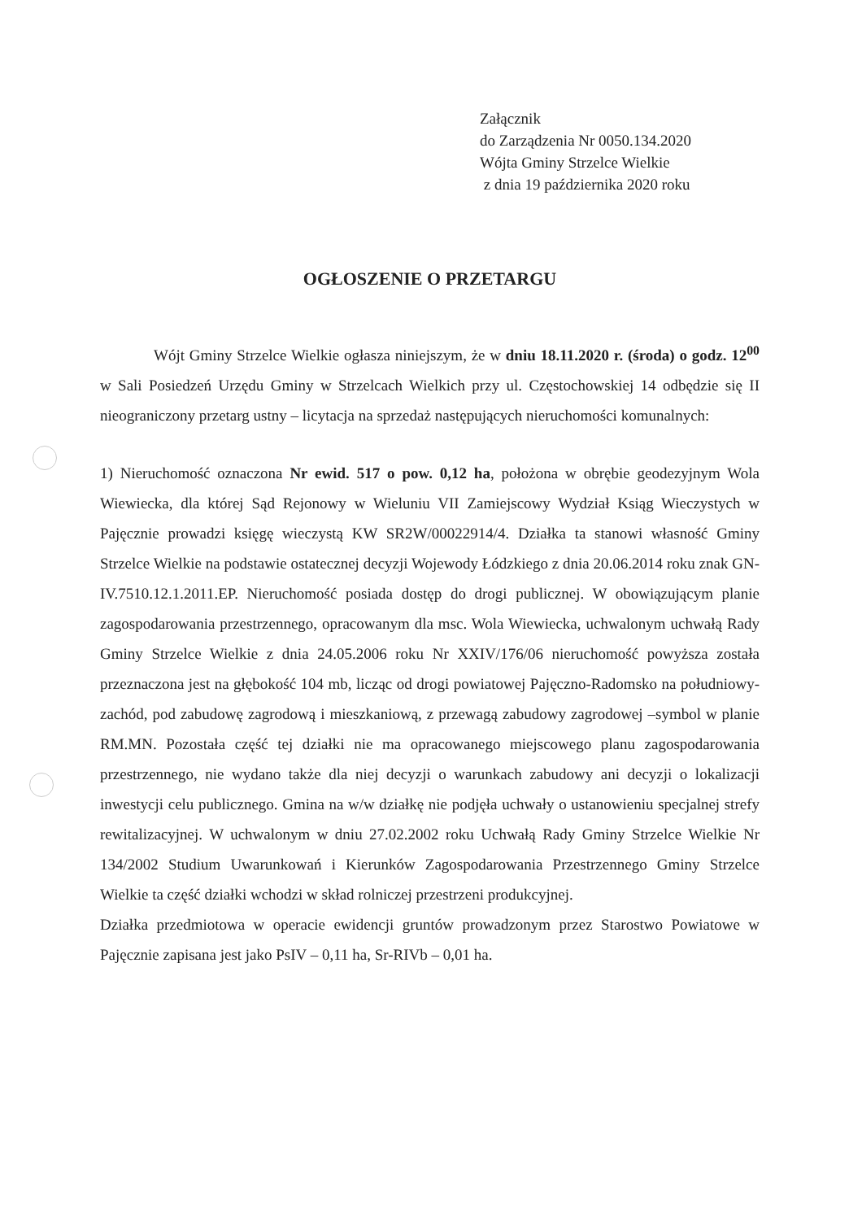Załącznik
do Zarządzenia Nr 0050.134.2020
Wójta Gminy Strzelce Wielkie
z dnia 19 października 2020 roku
OGŁOSZENIE O PRZETARGU
Wójt Gminy Strzelce Wielkie ogłasza niniejszym, że w dniu 18.11.2020 r. (środa) o godz. 12<sup>00</sup> w Sali Posiedzeń Urzędu Gminy w Strzelcach Wielkich przy ul. Częstochowskiej 14 odbędzie się II nieograniczony przetarg ustny – licytacja na sprzedaż następujących nieruchomości komunalnych:
1) Nieruchomość oznaczona Nr ewid. 517 o pow. 0,12 ha, położona w obrębie geodezyjnym Wola Wiewiecka, dla której Sąd Rejonowy w Wieluniu VII Zamiejscowy Wydział Ksiąg Wieczystych w Pajęcznie prowadzi księgę wieczystą KW SR2W/00022914/4. Działka ta stanowi własność Gminy Strzelce Wielkie na podstawie ostatecznej decyzji Wojewody Łódzkiego z dnia 20.06.2014 roku znak GN-IV.7510.12.1.2011.EP. Nieruchomość posiada dostęp do drogi publicznej. W obowiązującym planie zagospodarowania przestrzennego, opracowanym dla msc. Wola Wiewiecka, uchwalonym uchwałą Rady Gminy Strzelce Wielkie z dnia 24.05.2006 roku Nr XXIV/176/06 nieruchomość powyższa została przeznaczona jest na głębokość 104 mb, licząc od drogi powiatowej Pajęczno-Radomsko na południowy-zachód, pod zabudowę zagrodową i mieszkaniową, z przewagą zabudowy zagrodowej –symbol w planie RM.MN. Pozostała część tej działki nie ma opracowanego miejscowego planu zagospodarowania przestrzennego, nie wydano także dla niej decyzji o warunkach zabudowy ani decyzji o lokalizacji inwestycji celu publicznego. Gmina na w/w działkę nie podjęła uchwały o ustanowieniu specjalnej strefy rewitalizacyjnej. W uchwalonym w dniu 27.02.2002 roku Uchwałą Rady Gminy Strzelce Wielkie Nr 134/2002 Studium Uwarunkowań i Kierunków Zagospodarowania Przestrzennego Gminy Strzelce Wielkie ta część działki wchodzi w skład rolniczej przestrzeni produkcyjnej.
Działka przedmiotowa w operacie ewidencji gruntów prowadzonym przez Starostwo Powiatowe w Pajęcznie zapisana jest jako PsIV – 0,11 ha, Sr-RIVb – 0,01 ha.